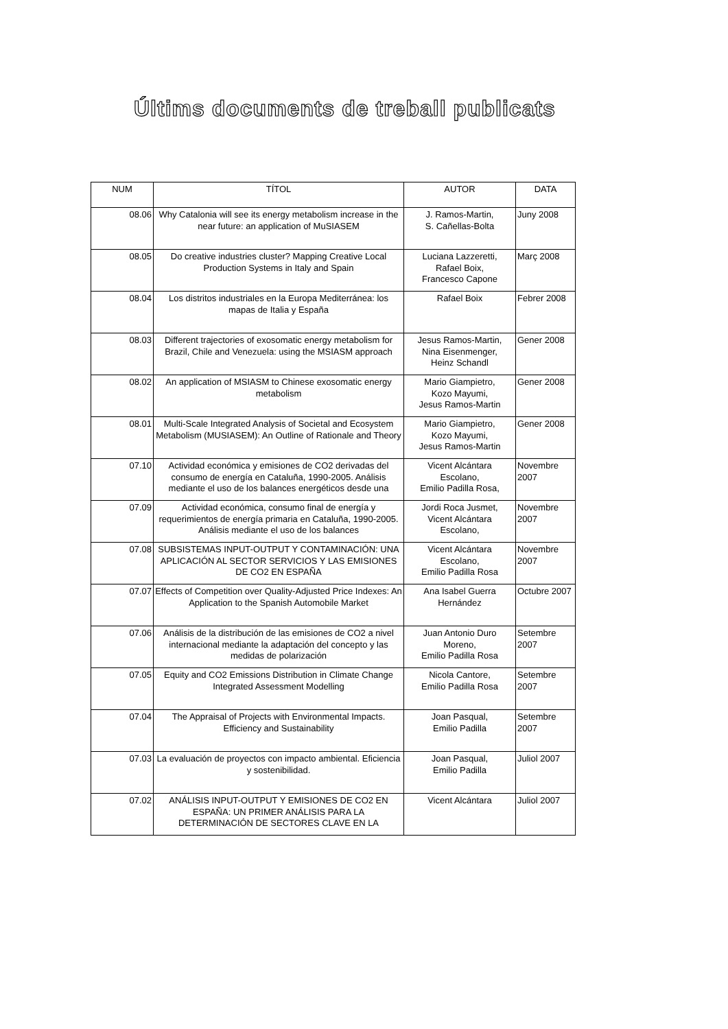Últims documents de treball publicats
| NUM | TÍTOL | AUTOR | DATA |
| --- | --- | --- | --- |
| 08.06 | Why Catalonia will see its energy metabolism increase in the near future: an application of MuSIASEM | J. Ramos-Martin, S. Cañellas-Bolta | Juny 2008 |
| 08.05 | Do creative industries cluster? Mapping Creative Local Production Systems in Italy and Spain | Luciana Lazzeretti, Rafael Boix, Francesco Capone | Març 2008 |
| 08.04 | Los distritos industriales en la Europa Mediterránea: los mapas de Italia y España | Rafael Boix | Febrer 2008 |
| 08.03 | Different trajectories of exosomatic energy metabolism for Brazil, Chile and Venezuela: using the MSIASM approach | Jesus Ramos-Martin, Nina Eisenmenger, Heinz Schandl | Gener 2008 |
| 08.02 | An application of MSIASM to Chinese exosomatic energy metabolism | Mario Giampietro, Kozo Mayumi, Jesus Ramos-Martin | Gener 2008 |
| 08.01 | Multi-Scale Integrated Analysis of Societal and Ecosystem Metabolism (MUSIASEM): An Outline of Rationale and Theory | Mario Giampietro, Kozo Mayumi, Jesus Ramos-Martin | Gener 2008 |
| 07.10 | Actividad económica y emisiones de CO2 derivadas del consumo de energía en Cataluña, 1990-2005. Análisis mediante el uso de los balances energéticos desde una | Vicent Alcántara Escolano, Emilio Padilla Rosa, | Novembre 2007 |
| 07.09 | Actividad económica, consumo final de energía y requerimientos de energía primaria en Cataluña, 1990-2005. Análisis mediante el uso de los balances | Jordi Roca Jusmet, Vicent Alcántara Escolano, | Novembre 2007 |
| 07.08 | SUBSISTEMAS INPUT-OUTPUT Y CONTAMINACIÓN: UNA APLICACIÓN AL SECTOR SERVICIOS Y LAS EMISIONES DE CO2 EN ESPAÑA | Vicent Alcántara Escolano, Emilio Padilla Rosa | Novembre 2007 |
| 07.07 | Effects of Competition over Quality-Adjusted Price Indexes: An Application to the Spanish Automobile Market | Ana Isabel Guerra Hernández | Octubre 2007 |
| 07.06 | Análisis de la distribución de las emisiones de CO2 a nivel internacional mediante la adaptación del concepto y las medidas de polarización | Juan Antonio Duro Moreno, Emilio Padilla Rosa | Setembre 2007 |
| 07.05 | Equity and CO2 Emissions Distribution in Climate Change Integrated Assessment Modelling | Nicola Cantore, Emilio Padilla Rosa | Setembre 2007 |
| 07.04 | The Appraisal of Projects with Environmental Impacts. Efficiency and Sustainability | Joan Pasqual, Emilio Padilla | Setembre 2007 |
| 07.03 | La evaluación de proyectos con impacto ambiental. Eficiencia y sostenibilidad. | Joan Pasqual, Emilio Padilla | Juliol 2007 |
| 07.02 | ANÁLISIS INPUT-OUTPUT Y EMISIONES DE CO2 EN ESPAÑA: UN PRIMER ANÁLISIS PARA LA DETERMINACIÓN DE SECTORES CLAVE EN LA | Vicent Alcántara | Juliol 2007 |